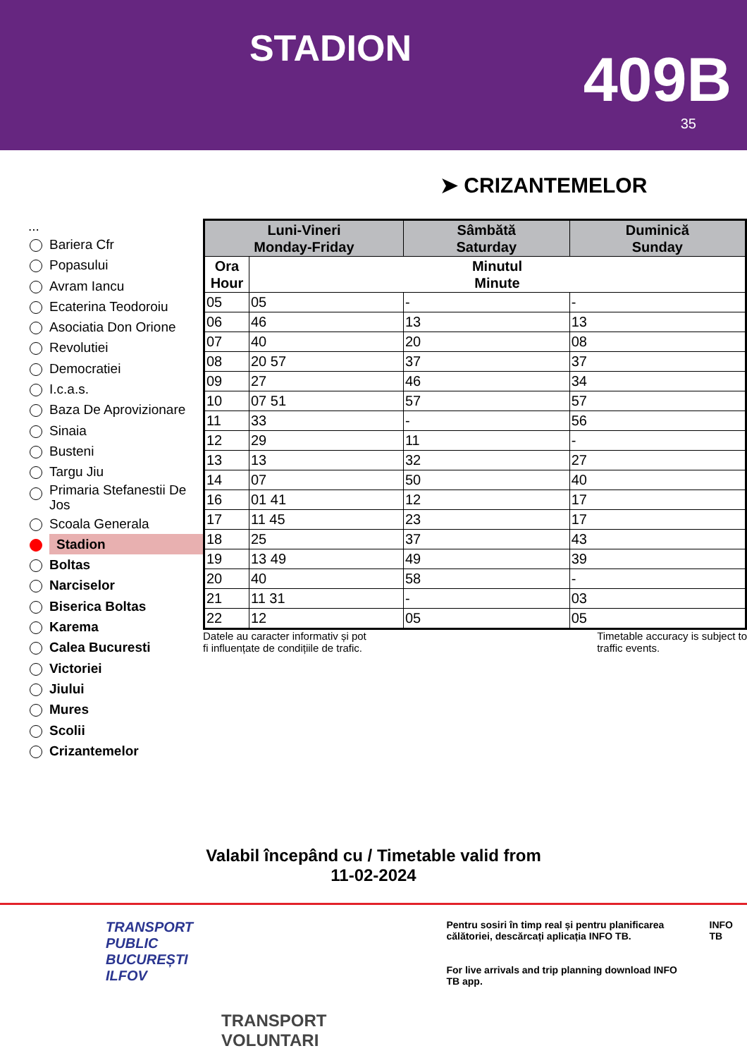STADION
409B
35
➤ CRIZANTEMELOR
...
Bariera Cfr
Popasului
Avram Iancu
Ecaterina Teodoroiu
Asociatia Don Orione
Revolutiei
Democratiei
I.c.a.s.
Baza De Aprovizionare
Sinaia
Busteni
Targu Jiu
Primaria Stefanestii De Jos
Scoala Generala
Stadion
Boltas
Narciselor
Biserica Boltas
Karema
Calea Bucuresti
Victoriei
Jiului
Mures
Scolii
Crizantemelor
| Luni-Vineri Monday-Friday | | Sâmbătă Saturday | Duminică Sunday |
| --- | --- | --- | --- |
| Ora Hour | Minutul Minute | | |
| 05 | 05 | - | - |
| 06 | 46 | 13 | 13 |
| 07 | 40 | 20 | 08 |
| 08 | 20 57 | 37 | 37 |
| 09 | 27 | 46 | 34 |
| 10 | 07 51 | 57 | 57 |
| 11 | 33 | - | 56 |
| 12 | 29 | 11 | - |
| 13 | 13 | 32 | 27 |
| 14 | 07 | 50 | 40 |
| 16 | 01 41 | 12 | 17 |
| 17 | 11 45 | 23 | 17 |
| 18 | 25 | 37 | 43 |
| 19 | 13 49 | 49 | 39 |
| 20 | 40 | 58 | - |
| 21 | 11 31 | - | 03 |
| 22 | 12 | 05 | 05 |
Datele au caracter informativ și pot
fi influențate de condițiile de trafic. Timetable accuracy is subject to
traffic events.
Valabil începând cu / Timetable valid from
11-02-2024
TRANSPORT
PUBLIC
BUCUREȘTI
ILFOV
TRANSPORT
VOLUNTARI
Pentru sosiri în timp real și pentru planificarea călătoriei, descărcați aplicația INFO TB.
For live arrivals and trip planning download INFO TB app.
INFO TB